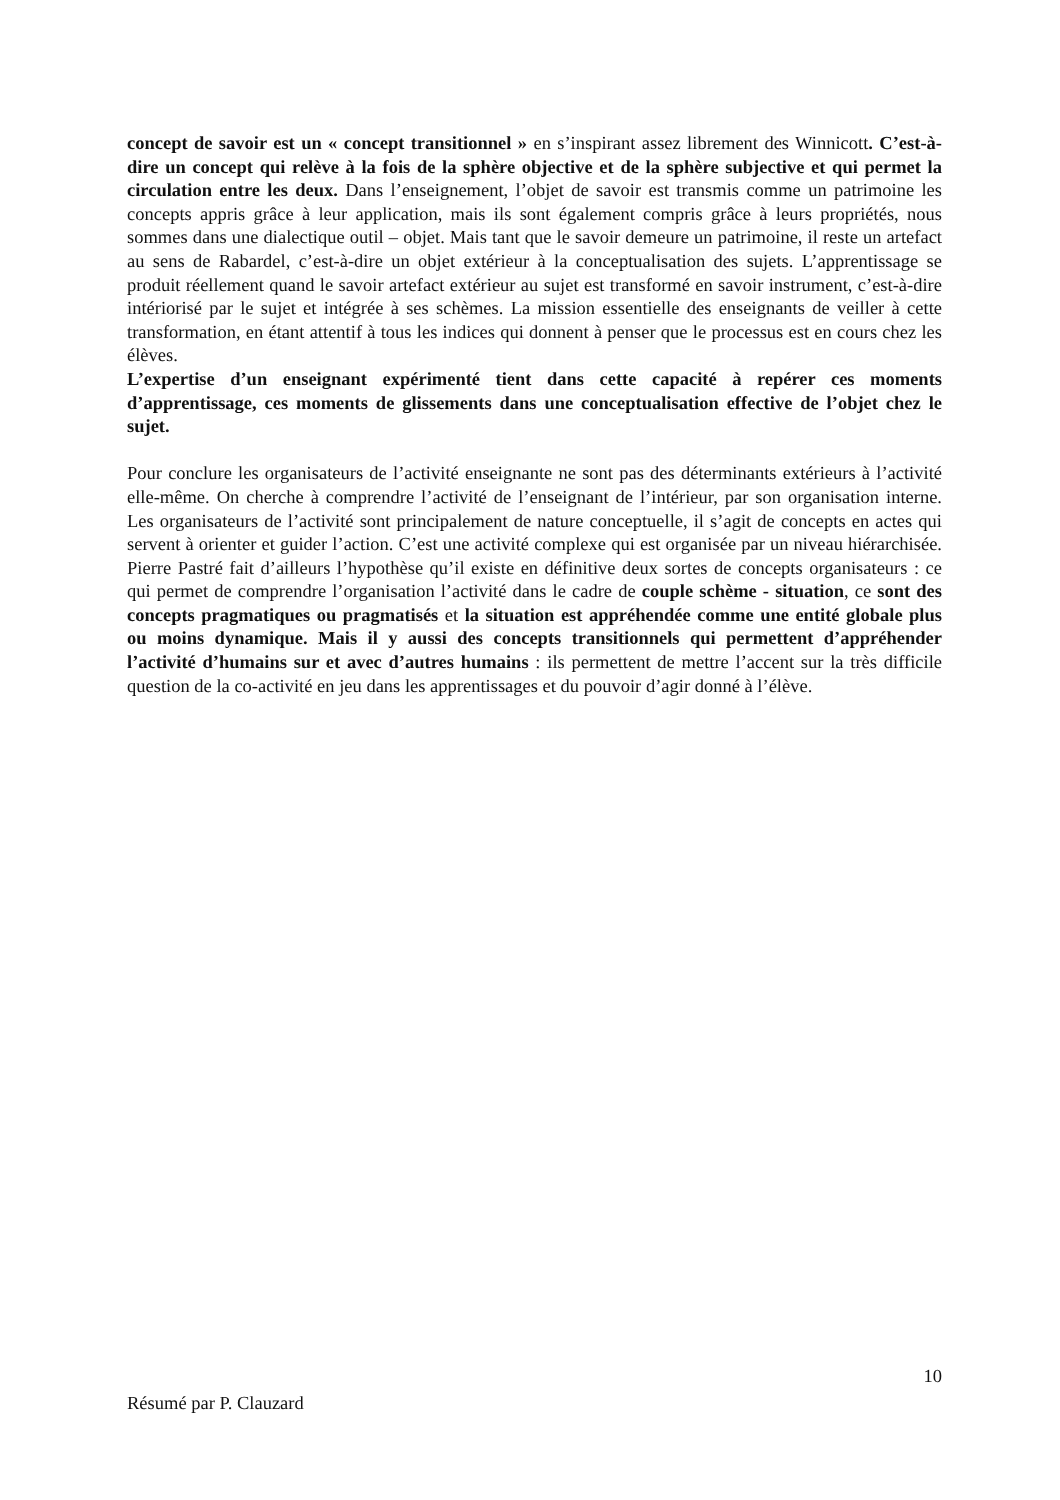concept de savoir est un « concept transitionnel » en s’inspirant assez librement des Winnicott. C’est-à-dire un concept qui relève à la fois de la sphère objective et de la sphère subjective et qui permet la circulation entre les deux. Dans l’enseignement, l’objet de savoir est transmis comme un patrimoine les concepts appris grâce à leur application, mais ils sont également compris grâce à leurs propriétés, nous sommes dans une dialectique outil – objet. Mais tant que le savoir demeure un patrimoine, il reste un artefact au sens de Rabardel, c’est-à-dire un objet extérieur à la conceptualisation des sujets. L’apprentissage se produit réellement quand le savoir artefact extérieur au sujet est transformé en savoir instrument, c’est-à-dire intériorisé par le sujet et intégrée à ses schèmes. La mission essentielle des enseignants de veiller à cette transformation, en étant attentif à tous les indices qui donnent à penser que le processus est en cours chez les élèves.
L’expertise d’un enseignant expérimenté tient dans cette capacité à repérer ces moments d’apprentissage, ces moments de glissements dans une conceptualisation effective de l’objet chez le sujet.
Pour conclure les organisateurs de l’activité enseignante ne sont pas des déterminants extérieurs à l’activité elle-même. On cherche à comprendre l’activité de l’enseignant de l’intérieur, par son organisation interne. Les organisateurs de l’activité sont principalement de nature conceptuelle, il s’agit de concepts en actes qui servent à orienter et guider l’action. C’est une activité complexe qui est organisée par un niveau hiérarchisée. Pierre Pastré fait d’ailleurs l’hypothèse qu’il existe en définitive deux sortes de concepts organisateurs : ce qui permet de comprendre l’organisation l’activité dans le cadre de couple schème - situation, ce sont des concepts pragmatiques ou pragmatisés et la situation est appréhendée comme une entité globale plus ou moins dynamique. Mais il y aussi des concepts transitionnels qui permettent d’appréhender l’activité d’humains sur et avec d’autres humains : ils permettent de mettre l’accent sur la très difficile question de la co-activité en jeu dans les apprentissages et du pouvoir d’agir donné à l’élève.
10
Résumé par P. Clauzard